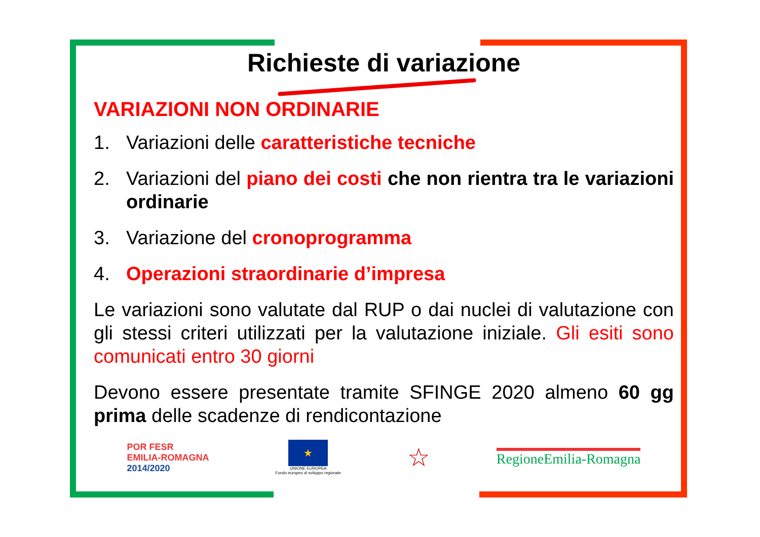Richieste di variazione
VARIAZIONI NON ORDINARIE
1. Variazioni delle caratteristiche tecniche
2. Variazioni del piano dei costi che non rientra tra le variazioni ordinarie
3. Variazione del cronoprogramma
4. Operazioni straordinarie d’impresa
Le variazioni sono valutate dal RUP o dai nuclei di valutazione con gli stessi criteri utilizzati per la valutazione iniziale. Gli esiti sono comunicati entro 30 giorni
Devono essere presentate tramite SFINGE 2020 almeno 60 gg prima delle scadenze di rendicontazione
POR FESR
EMILIA-ROMAGNA
2014/2020
★
UNIONE EUROPEA
Fondo europeo di sviluppo regionale
☆
RegioneEmilia-Romagna